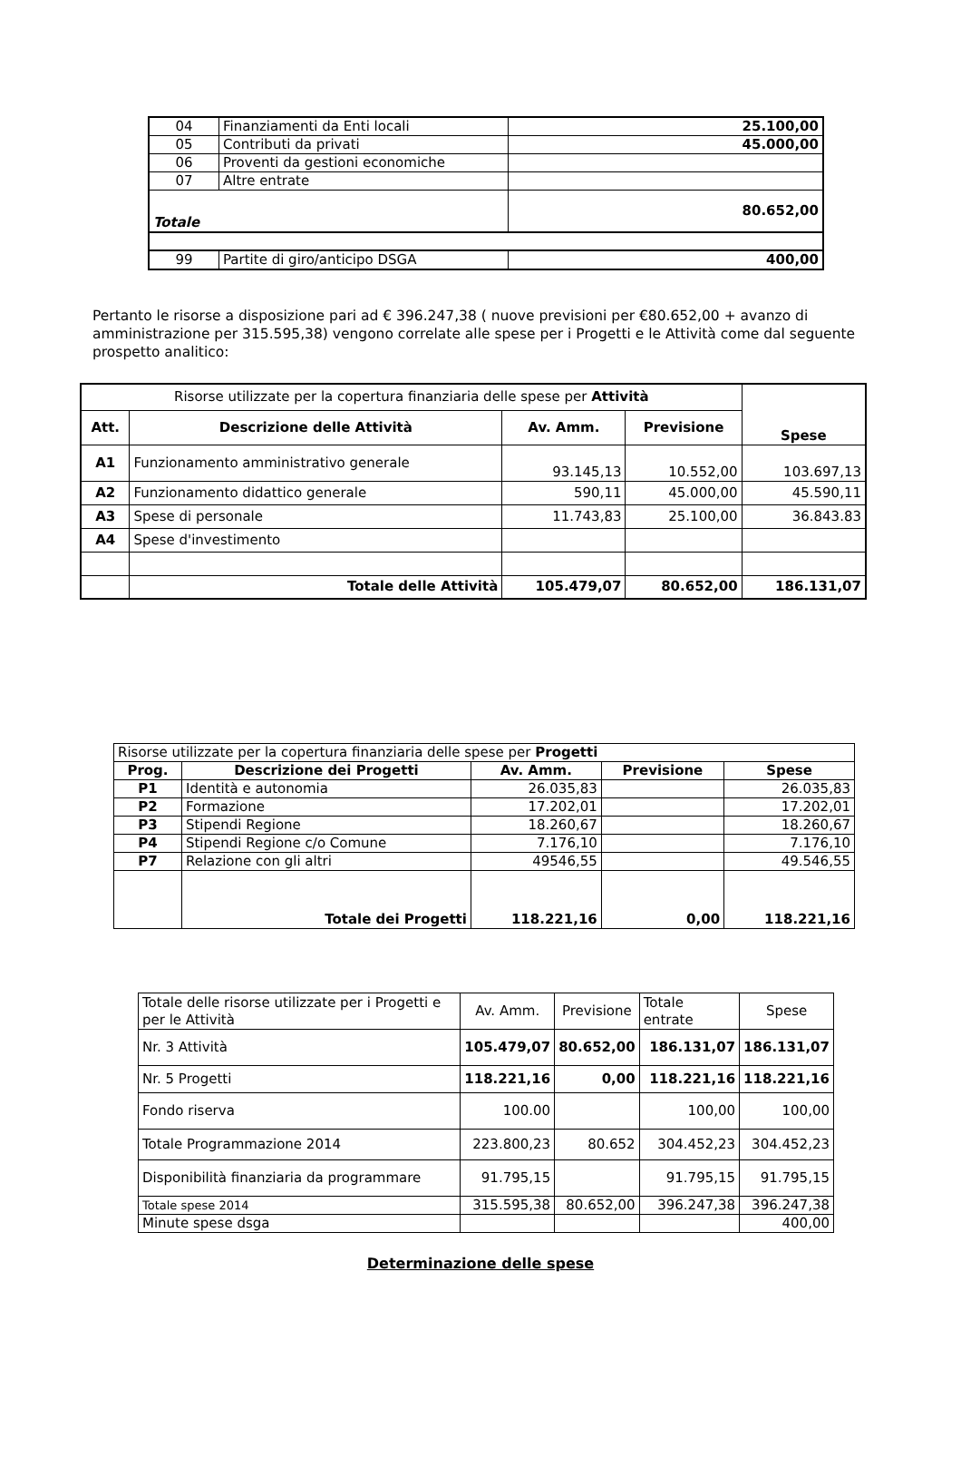| 04 | Finanziamenti da Enti locali | 25.100,00 |
| 05 | Contributi da privati | 45.000,00 |
| 06 | Proventi da gestioni economiche | |
| 07 | Altre entrate | |
| Totale | | 80.652,00 |
| 99 | Partite di giro/anticipo DSGA | 400,00 |
Pertanto le risorse a disposizione pari ad € 396.247,38 ( nuove previsioni per €80.652,00 + avanzo di amministrazione per 315.595,38) vengono correlate alle spese per i Progetti e le Attività come dal seguente prospetto analitico:
| Risorse utilizzate per la copertura finanziaria delle spese per Attività | | | | Spese |
| Att. | Descrizione delle Attività | Av. Amm. | Previsione | |
| A1 | Funzionamento amministrativo generale | 93.145,13 | 10.552,00 | 103.697,13 |
| A2 | Funzionamento didattico generale | 590,11 | 45.000,00 | 45.590,11 |
| A3 | Spese di personale | 11.743,83 | 25.100,00 | 36.843.83 |
| A4 | Spese d'investimento | | | |
| | Totale delle Attività | 105.479,07 | 80.652,00 | 186.131,07 |
| Risorse utilizzate per la copertura finanziaria delle spese per Progetti | | | | |
| Prog. | Descrizione dei Progetti | Av. Amm. | Previsione | Spese |
| P1 | Identità e autonomia | 26.035,83 | | 26.035,83 |
| P2 | Formazione | 17.202,01 | | 17.202,01 |
| P3 | Stipendi Regione | 18.260,67 | | 18.260,67 |
| P4 | Stipendi Regione c/o Comune | 7.176,10 | | 7.176,10 |
| P7 | Relazione con gli altri | 49546,55 | | 49.546,55 |
| | Totale dei Progetti | 118.221,16 | 0,00 | 118.221,16 |
| Totale delle risorse utilizzate per i Progetti e per le Attività | Av. Amm. | Previsione | Totale entrate | Spese |
| Nr. 3 Attività | 105.479,07 | 80.652,00 | 186.131,07 | 186.131,07 |
| Nr. 5 Progetti | 118.221,16 | 0,00 | 118.221,16 | 118.221,16 |
| Fondo riserva | 100.00 | | 100,00 | 100,00 |
| Totale Programmazione 2014 | 223.800,23 | 80.652 | 304.452,23 | 304.452,23 |
| Disponibilità finanziaria da programmare | 91.795,15 | | 91.795,15 | 91.795,15 |
| Totale spese 2014 | 315.595,38 | 80.652,00 | 396.247,38 | 396.247,38 |
| Minute spese dsga | | | | 400,00 |
Determinazione delle spese